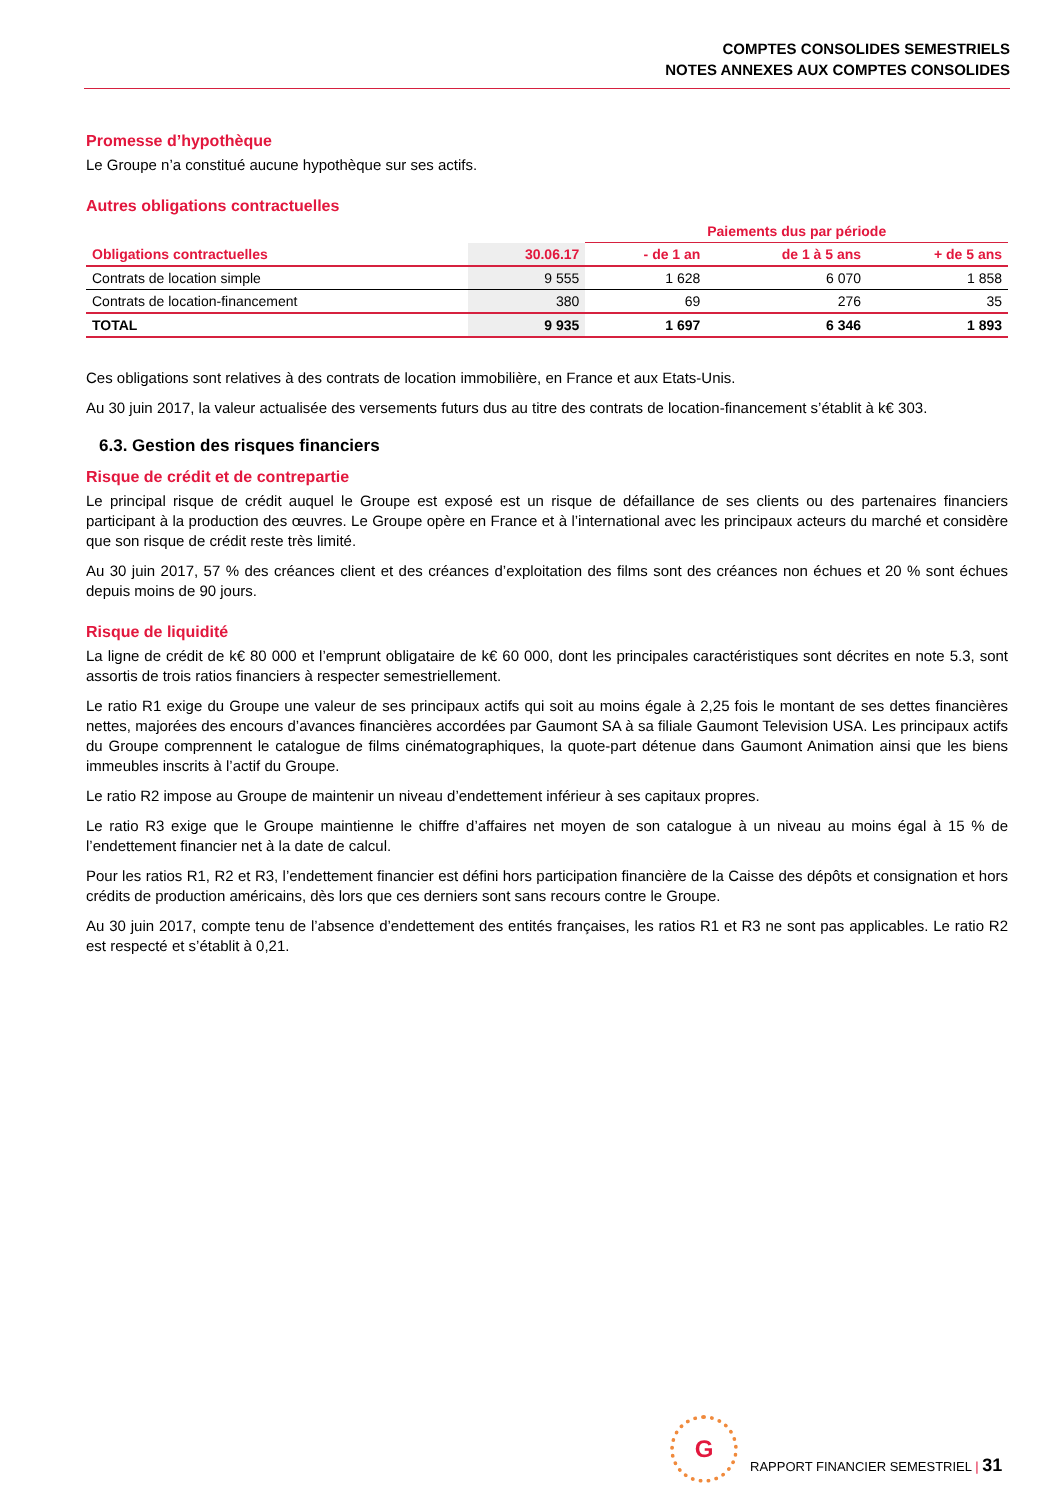COMPTES CONSOLIDES SEMESTRIELS
NOTES ANNEXES AUX COMPTES CONSOLIDES
Promesse d’hypothèque
Le Groupe n’a constitué aucune hypothèque sur ses actifs.
Autres obligations contractuelles
| | | Paiements dus par période | | |
| --- | --- | --- | --- | --- |
| Obligations contractuelles | 30.06.17 | - de 1 an | de 1 à 5 ans | + de 5 ans |
| Contrats de location simple | 9 555 | 1 628 | 6 070 | 1 858 |
| Contrats de location-financement | 380 | 69 | 276 | 35 |
| TOTAL | 9 935 | 1 697 | 6 346 | 1 893 |
Ces obligations sont relatives à des contrats de location immobilière, en France et aux Etats-Unis.
Au 30 juin 2017, la valeur actualisée des versements futurs dus au titre des contrats de location-financement s’établit à k€ 303.
6.3. Gestion des risques financiers
Risque de crédit et de contrepartie
Le principal risque de crédit auquel le Groupe est exposé est un risque de défaillance de ses clients ou des partenaires financiers participant à la production des œuvres. Le Groupe opère en France et à l’international avec les principaux acteurs du marché et considère que son risque de crédit reste très limité.
Au 30 juin 2017, 57 % des créances client et des créances d’exploitation des films sont des créances non échues et 20 % sont échues depuis moins de 90 jours.
Risque de liquidité
La ligne de crédit de k€ 80 000 et l’emprunt obligataire de k€ 60 000, dont les principales caractéristiques sont décrites en note 5.3, sont assortis de trois ratios financiers à respecter semestriellement.
Le ratio R1 exige du Groupe une valeur de ses principaux actifs qui soit au moins égale à 2,25 fois le montant de ses dettes financières nettes, majorées des encours d’avances financières accordées par Gaumont SA à sa filiale Gaumont Television USA. Les principaux actifs du Groupe comprennent le catalogue de films cinématographiques, la quote-part détenue dans Gaumont Animation ainsi que les biens immeubles inscrits à l’actif du Groupe.
Le ratio R2 impose au Groupe de maintenir un niveau d’endettement inférieur à ses capitaux propres.
Le ratio R3 exige que le Groupe maintienne le chiffre d’affaires net moyen de son catalogue à un niveau au moins égal à 15 % de l’endettement financier net à la date de calcul.
Pour les ratios R1, R2 et R3, l’endettement financier est défini hors participation financière de la Caisse des dépôts et consignation et hors crédits de production américains, dès lors que ces derniers sont sans recours contre le Groupe.
Au 30 juin 2017, compte tenu de l’absence d’endettement des entités françaises, les ratios R1 et R3 ne sont pas applicables. Le ratio R2 est respecté et s’établit à 0,21.
G
RAPPORT FINANCIER SEMESTRIEL | 31